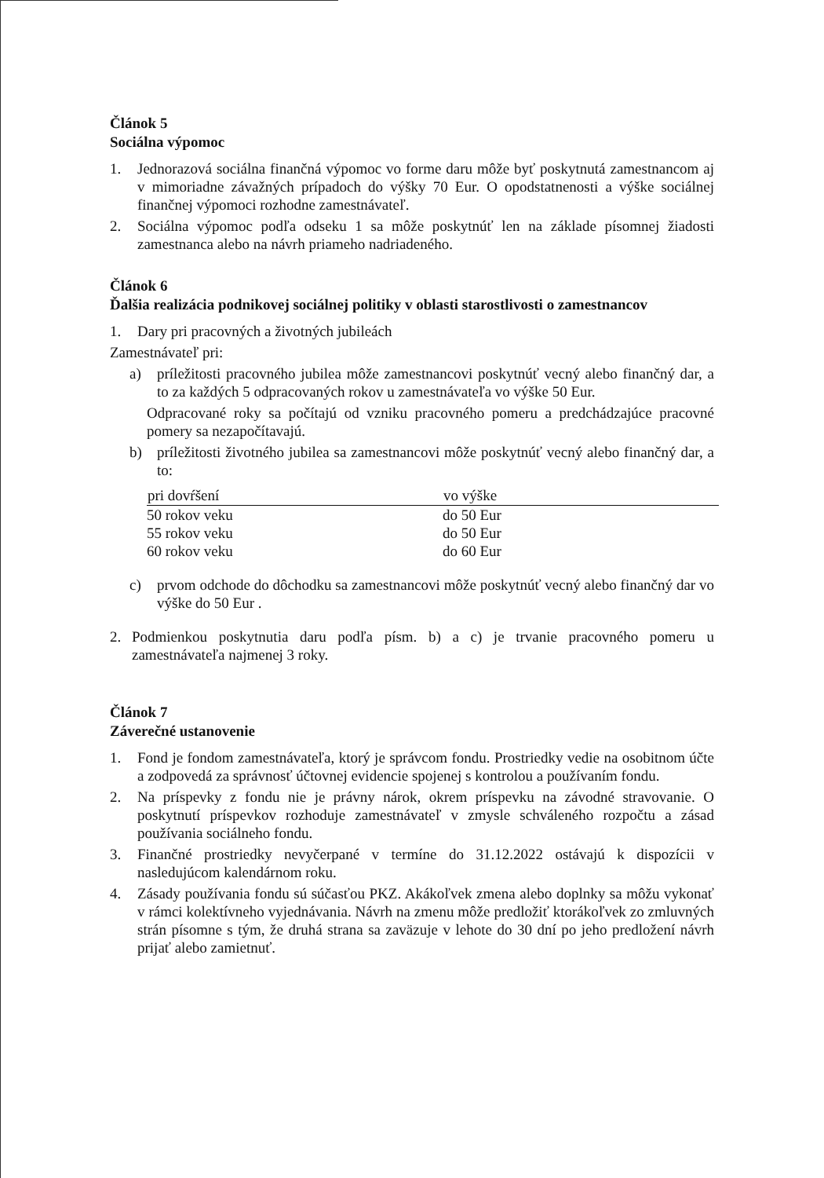Článok 5
Sociálna výpomoc
1. Jednorazová sociálna finančná výpomoc vo forme daru môže byť poskytnutá zamestnancom aj v mimoriadne závažných prípadoch do výšky 70 Eur. O opodstatnenosti a výške sociálnej finančnej výpomoci rozhodne zamestnávateľ.
2. Sociálna výpomoc podľa odseku 1 sa môže poskytnúť len na základe písomnej žiadosti zamestnanca alebo na návrh priameho nadriadeného.
Článok 6
Ďalšia realizácia podnikovej sociálnej politiky v oblasti starostlivosti o zamestnancov
1. Dary pri pracovných a životných jubileách
Zamestnávateľ pri:
a) príležitosti pracovného jubilea môže zamestnancovi poskytnúť vecný alebo finančný dar, a to za každých 5 odpracovaných rokov u zamestnávateľa vo výške 50 Eur.
Odpracované roky sa počítajú od vzniku pracovného pomeru a predchádzajúce pracovné pomery sa nezapočítavajú.
b) príležitosti životného jubilea sa zamestnancovi môže poskytnúť vecný alebo finančný dar, a to:
| pri dovŕšení | vo výške |
| --- | --- |
| 50 rokov veku | do 50 Eur |
| 55 rokov veku | do 50 Eur |
| 60 rokov veku | do 60 Eur |
c) prvom odchode do dôchodku sa zamestnancovi môže poskytnúť vecný alebo finančný dar vo výške do 50 Eur .
2. Podmienkou poskytnutia daru podľa písm. b) a c) je trvanie pracovného pomeru u zamestnávateľa najmenej 3 roky.
Článok 7
Záverečné ustanovenie
1. Fond je fondom zamestnávateľa, ktorý je správcom fondu. Prostriedky vedie na osobitnom účte a zodpovedá za správnosť účtovnej evidencie spojenej s kontrolou a používaním fondu.
2. Na príspevky z fondu nie je právny nárok, okrem príspevku na závodné stravovanie. O poskytnutí príspevkov rozhoduje zamestnávateľ v zmysle schváleného rozpočtu a zásad používania sociálneho fondu.
3. Finančné prostriedky nevyčerpané v termíne do 31.12.2022 ostávajú k dispozícii v nasledujúcom kalendárnom roku.
4. Zásady používania fondu sú súčasťou PKZ. Akákoľvek zmena alebo doplnky sa môžu vykonať v rámci kolektívneho vyjednávania. Návrh na zmenu môže predložiť ktorákoľvek zo zmluvných strán písomne s tým, že druhá strana sa zaväzuje v lehote do 30 dní po jeho predložení návrh prijať alebo zamietnuť.